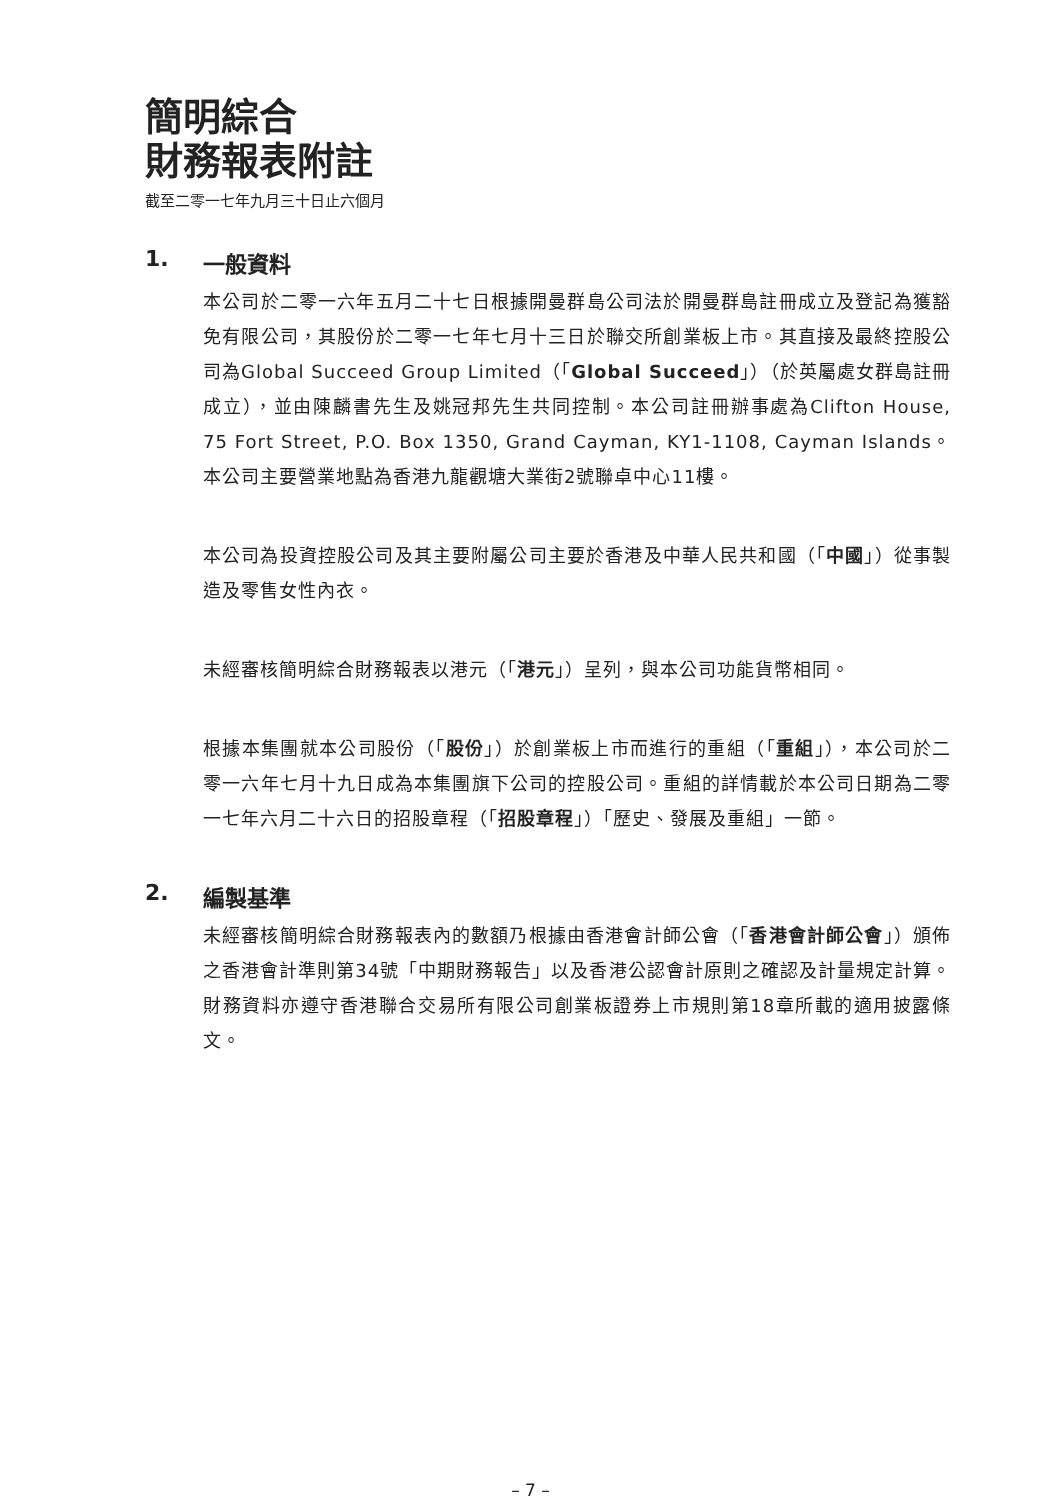簡明綜合
財務報表附註
截至二零一七年九月三十日止六個月
1. 一般資料
本公司於二零一六年五月二十七日根據開曼群島公司法於開曼群島註冊成立及登記為獲豁免有限公司，其股份於二零一七年七月十三日於聯交所創業板上市。其直接及最終控股公司為Global Succeed Group Limited（「Global Succeed」）（於英屬處女群島註冊成立），並由陳麟書先生及姚冠邦先生共同控制。本公司註冊辦事處為Clifton House, 75 Fort Street, P.O. Box 1350, Grand Cayman, KY1-1108, Cayman Islands。本公司主要營業地點為香港九龍觀塘大業街2號聯卓中心11樓。
本公司為投資控股公司及其主要附屬公司主要於香港及中華人民共和國（「中國」）從事製造及零售女性內衣。
未經審核簡明綜合財務報表以港元（「港元」）呈列，與本公司功能貨幣相同。
根據本集團就本公司股份（「股份」）於創業板上市而進行的重組（「重組」），本公司於二零一六年七月十九日成為本集團旗下公司的控股公司。重組的詳情載於本公司日期為二零一七年六月二十六日的招股章程（「招股章程」）「歷史、發展及重組」一節。
2. 編製基準
未經審核簡明綜合財務報表內的數額乃根據由香港會計師公會（「香港會計師公會」）頒佈之香港會計準則第34號「中期財務報告」以及香港公認會計原則之確認及計量規定計算。財務資料亦遵守香港聯合交易所有限公司創業板證券上市規則第18章所載的適用披露條文。
– 7 –